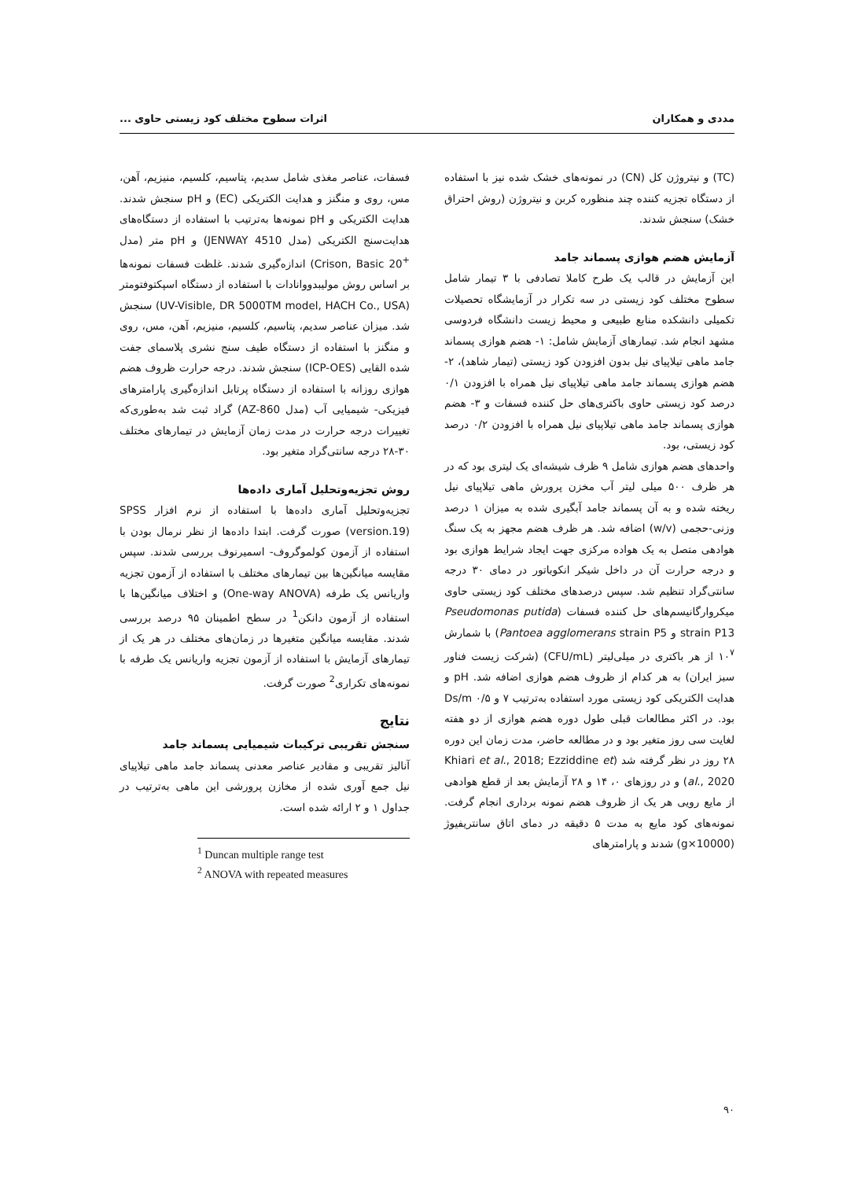مددی و همکاران اثرات سطوح مختلف کود زیستی حاوی ...
(TC) و نیتروژن کل (CN) در نمونه‌های خشک شده نیز با استفاده از دستگاه تجزیه کننده چند منظوره کربن و نیتروژن (روش احتراق خشک) سنجش شدند.
آزمایش هضم هوازی پسماند جامد
این آزمایش در قالب یک طرح کاملا تصادفی با ۳ تیمار شامل سطوح مختلف کود زیستی در سه تکرار در آزمایشگاه تحصیلات تکمیلی دانشکده منابع طبیعی و محیط زیست دانشگاه فردوسی مشهد انجام شد. تیمارهای آزمایش شامل: ۱- هضم هوازی پسماند جامد ماهی تیلاپیای نیل بدون افزودن کود زیستی (تیمار شاهد)، ۲- هضم هوازی پسماند جامد ماهی تیلاپیای نیل همراه با افزودن ۰/۱ درصد کود زیستی حاوی باکتری‌های حل کننده فسفات و ۳- هضم هوازی پسماند جامد ماهی تیلاپیای نیل همراه با افزودن ۰/۲ درصد کود زیستی، بود.
واحدهای هضم هوازی شامل ۹ ظرف شیشه‌ای یک لیتری بود که در هر ظرف ۵۰۰ میلی لیتر آب مخزن پرورش ماهی تیلاپیای نیل ریخته شده و به آن پسماند جامد آبگیری شده به میزان ۱ درصد وزنی-حجمی (w/v) اضافه شد. هر ظرف هضم مجهز به یک سنگ هوادهی متصل به یک هواده مرکزی جهت ایجاد شرایط هوازی بود و درجه حرارت آن در داخل شیکر انکوباتور در دمای ۳۰ درجه سانتی‌گراد تنظیم شد. سپس درصدهای مختلف کود زیستی حاوی میکروارگانیسم‌های حل کننده فسفات (Pseudomonas putida strain P13 و Pantoea agglomerans strain P5) با شمارش ۱۰<sup>۷</sup> از هر باکتری در میلی‌لیتر (CFU/mL) (شرکت زیست فناور سبز ایران) به هر کدام از ظروف هضم هوازی اضافه شد. pH و هدایت الکتریکی کود زیستی مورد استفاده به‌ترتیب ۷ و ۰/۵ Ds/m بود. در اکثر مطالعات قبلی طول دوره هضم هوازی از دو هفته لغایت سی روز متغیر بود و در مطالعه حاضر، مدت زمان این دوره ۲۸ روز در نظر گرفته شد (Khiari et al., 2018; Ezziddine et al., 2020) و در روزهای ۰، ۱۴ و ۲۸ آزمایش بعد از قطع هوادهی از مایع رویی هر یک از ظروف هضم نمونه برداری انجام گرفت. نمونه‌های کود مایع به مدت ۵ دقیقه در دمای اتاق سانتریفیوژ (10000×g) شدند و پارامترهای
فسفات، عناصر مغذی شامل سدیم، پتاسیم، کلسیم، منیزیم، آهن، مس، روی و منگنز و هدایت الکتریکی (EC) و pH سنجش شدند. هدایت الکتریکی و pH نمونه‌ها به‌ترتیب با استفاده از دستگاه‌های هدایت‌سنج الکتریکی (مدل JENWAY 4510) و pH متر (مدل <sup>+</sup>Crison, Basic 20) اندازه‌گیری شدند. غلظت فسفات نمونه‌ها بر اساس روش مولیبدووانادات با استفاده از دستگاه اسپکتوفتومتر (UV-Visible, DR 5000TM model, HACH Co., USA) سنجش شد. میزان عناصر سدیم، پتاسیم، کلسیم، منیزیم، آهن، مس، روی و منگنز با استفاده از دستگاه طیف سنج نشری پلاسمای جفت شده القایی (ICP-OES) سنجش شدند. درجه حرارت ظروف هضم هوازی روزانه با استفاده از دستگاه پرتابل اندازه‌گیری پارامترهای فیزیکی- شیمیایی آب (مدل AZ-860) گراد ثبت شد به‌طوری‌که تغییرات درجه حرارت در مدت زمان آزمایش در تیمارهای مختلف ۳۰-۲۸ درجه سانتی‌گراد متغیر بود.
روش تجزیه‌وتحلیل آماری داده‌ها
تجزیه‌وتحلیل آماری داده‌ها با استفاده از نرم افزار SPSS (version.19) صورت گرفت. ابتدا داده‌ها از نظر نرمال بودن با استفاده از آزمون کولموگروف- اسمیرنوف بررسی شدند. سپس مقایسه میانگین‌ها بین تیمارهای مختلف با استفاده از آزمون تجزیه واریانس یک طرفه (One-way ANOVA) و اختلاف میانگین‌ها با استفاده از آزمون دانکن<sup>1</sup> در سطح اطمینان ۹۵ درصد بررسی شدند. مقایسه میانگین متغیرها در زمان‌های مختلف در هر یک از تیمارهای آزمایش با استفاده از آزمون تجزیه واریانس یک طرفه با نمونه‌های تکراری<sup>2</sup> صورت گرفت.
نتایج
سنجش تقریبی ترکیبات شیمیایی پسماند جامد
آنالیز تقریبی و مقادیر عناصر معدنی پسماند جامد ماهی تیلاپیای نیل جمع آوری شده از مخازن پرورشی این ماهی به‌ترتیب در جداول ۱ و ۲ ارائه شده است.
<sup>1</sup> Duncan multiple range test
<sup>2</sup> ANOVA with repeated measures
۹۰